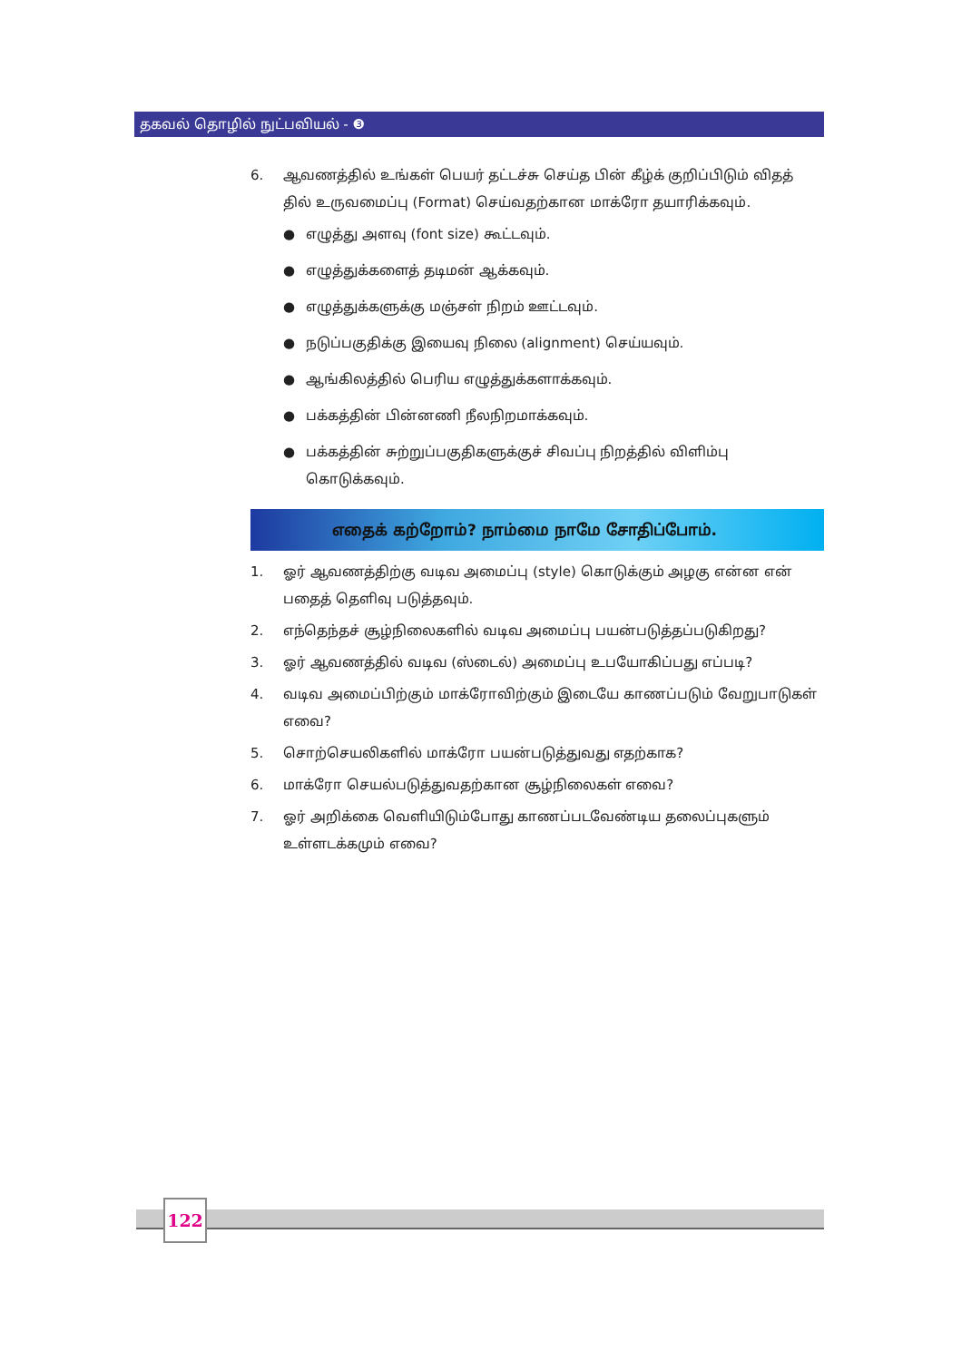தகவல் தொழில் நுட்பவியல் - ❸
6. ஆவணத்தில் உங்கள் பெயர் தட்டச்சு செய்த பின் கீழ்க் குறிப்பிடும் விதத் தில் உருவமைப்பு (Format) செய்வதற்கான மாக்ரோ தயாரிக்கவும்.
● எழுத்து அளவு (font size) கூட்டவும்.
● எழுத்துக்களைத் தடிமன் ஆக்கவும்.
● எழுத்துக்களுக்கு மஞ்சள் நிறம் ஊட்டவும்.
● நடுப்பகுதிக்கு இயைவு நிலை (alignment) செய்யவும்.
● ஆங்கிலத்தில் பெரிய எழுத்துக்களாக்கவும்.
● பக்கத்தின் பின்னணி நீலநிறமாக்கவும்.
● பக்கத்தின் சுற்றுப்பகுதிகளுக்குச் சிவப்பு நிறத்தில் விளிம்பு கொடுக்கவும்.
எதைக் கற்றோம்? நாம்மை நாமே சோதிப்போம்.
1. ஓர் ஆவணத்திற்கு வடிவ அமைப்பு (style) கொடுக்கும் அழகு என்ன என் பதைத் தெளிவு படுத்தவும்.
2. எந்தெந்தச் சூழ்நிலைகளில் வடிவ அமைப்பு பயன்படுத்தப்படுகிறது?
3. ஓர் ஆவணத்தில் வடிவ (ஸ்டைல்) அமைப்பு உபயோகிப்பது எப்படி?
4. வடிவ அமைப்பிற்கும் மாக்ரோவிற்கும் இடையே காணப்படும் வேறுபாடுகள் எவை?
5. சொற்செயலிகளில் மாக்ரோ பயன்படுத்துவது எதற்காக?
6. மாக்ரோ செயல்படுத்துவதற்கான சூழ்நிலைகள் எவை?
7. ஓர் அறிக்கை வெளியிடும்போது காணப்படவேண்டிய தலைப்புகளும் உள்ளடக்கமும் எவை?
122